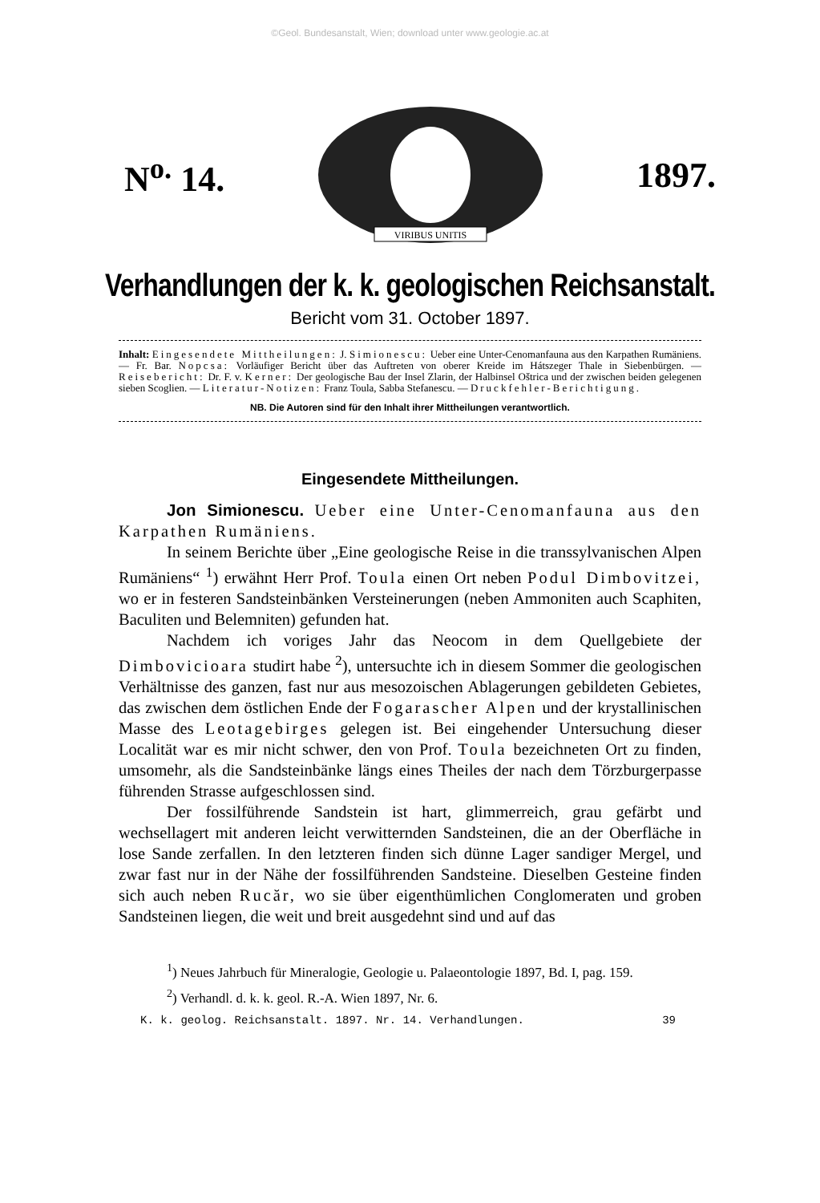©Geol. Bundesanstalt, Wien; download unter www.geologie.ac.at
N<sup>o.</sup> 14.
VIRIBUS UNITIS
1897.
Verhandlungen der k. k. geologischen Reichsanstalt.
Bericht vom 31. October 1897.
Inhalt: Eingesendete Mittheilungen: J. Simionescu: Ueber eine Unter-Cenomanfauna aus den Karpathen Rumäniens. — Fr. Bar. Nopcsa: Vorläufiger Bericht über das Auftreten von oberer Kreide im Hátszeger Thale in Siebenbürgen. — Reisebericht: Dr. F. v. Kerner: Der geologische Bau der Insel Zlarin, der Halbinsel Oštrica und der zwischen beiden gelegenen sieben Scoglien. — Literatur-Notizen: Franz Toula, Sabba Stefanescu. — Druckfehler-Berichtigung.
NB. Die Autoren sind für den Inhalt ihrer Mittheilungen verantwortlich.
Eingesendete Mittheilungen.
Jon Simionescu. Ueber eine Unter-Cenomanfauna aus den Karpathen Rumäniens.
In seinem Berichte über „Eine geologische Reise in die transsylvanischen Alpen Rumäniens“ <sup>1</sup>) erwähnt Herr Prof. Toula einen Ort neben Podul Dimbovitzei, wo er in festeren Sandsteinbänken Versteinerungen (neben Ammoniten auch Scaphiten, Baculiten und Belemniten) gefunden hat.
Nachdem ich voriges Jahr das Neocom in dem Quellgebiete der Dimbovicioara studirt habe <sup>2</sup>), untersuchte ich in diesem Sommer die geologischen Verhältnisse des ganzen, fast nur aus mesozoischen Ablagerungen gebildeten Gebietes, das zwischen dem östlichen Ende der Fogarascher Alpen und der krystallinischen Masse des Leotagebirges gelegen ist. Bei eingehender Untersuchung dieser Localität war es mir nicht schwer, den von Prof. Toula bezeichneten Ort zu finden, umsomehr, als die Sandsteinbänke längs eines Theiles der nach dem Törzburgerpasse führenden Strasse aufgeschlossen sind.
Der fossilführende Sandstein ist hart, glimmerreich, grau gefärbt und wechsellagert mit anderen leicht verwitternden Sandsteinen, die an der Oberfläche in lose Sande zerfallen. In den letzteren finden sich dünne Lager sandiger Mergel, und zwar fast nur in der Nähe der fossilführenden Sandsteine. Dieselben Gesteine finden sich auch neben Rucăr, wo sie über eigenthümlichen Conglomeraten und groben Sandsteinen liegen, die weit und breit ausgedehnt sind und auf das
<sup>1</sup>) Neues Jahrbuch für Mineralogie, Geologie u. Palaeontologie 1897, Bd. I, pag. 159.
<sup>2</sup>) Verhandl. d. k. k. geol. R.-A. Wien 1897, Nr. 6.
K. k. geolog. Reichsanstalt. 1897. Nr. 14. Verhandlungen. 39